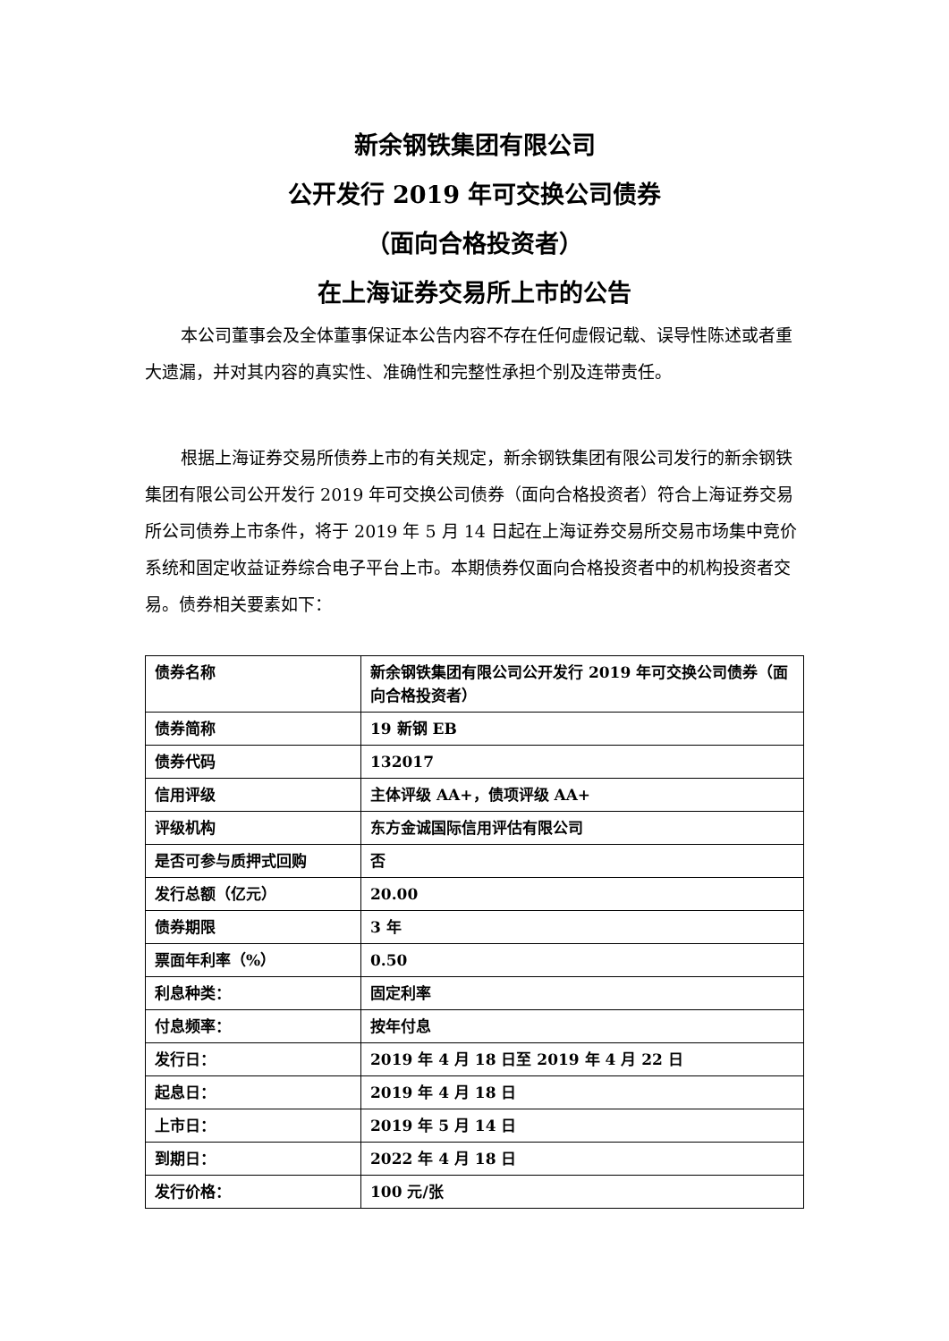新余钢铁集团有限公司
公开发行 2019 年可交换公司债券
（面向合格投资者）
在上海证券交易所上市的公告
本公司董事会及全体董事保证本公告内容不存在任何虚假记载、误导性陈述或者重大遗漏，并对其内容的真实性、准确性和完整性承担个别及连带责任。
根据上海证券交易所债券上市的有关规定，新余钢铁集团有限公司发行的新余钢铁集团有限公司公开发行 2019 年可交换公司债券（面向合格投资者）符合上海证券交易所公司债券上市条件，将于 2019 年 5 月 14 日起在上海证券交易所交易市场集中竞价系统和固定收益证券综合电子平台上市。本期债券仅面向合格投资者中的机构投资者交易。债券相关要素如下：
| 债券名称 | 新余钢铁集团有限公司公开发行 2019 年可交换公司债券（面向合格投资者） |
| 债券简称 | 19 新钢 EB |
| 债券代码 | 132017 |
| 信用评级 | 主体评级 AA+，债项评级 AA+ |
| 评级机构 | 东方金诚国际信用评估有限公司 |
| 是否可参与质押式回购 | 否 |
| 发行总额（亿元） | 20.00 |
| 债券期限 | 3 年 |
| 票面年利率（%） | 0.50 |
| 利息种类： | 固定利率 |
| 付息频率： | 按年付息 |
| 发行日： | 2019 年 4 月 18 日至 2019 年 4 月 22 日 |
| 起息日： | 2019 年 4 月 18 日 |
| 上市日： | 2019 年 5 月 14 日 |
| 到期日： | 2022 年 4 月 18 日 |
| 发行价格： | 100 元/张 |